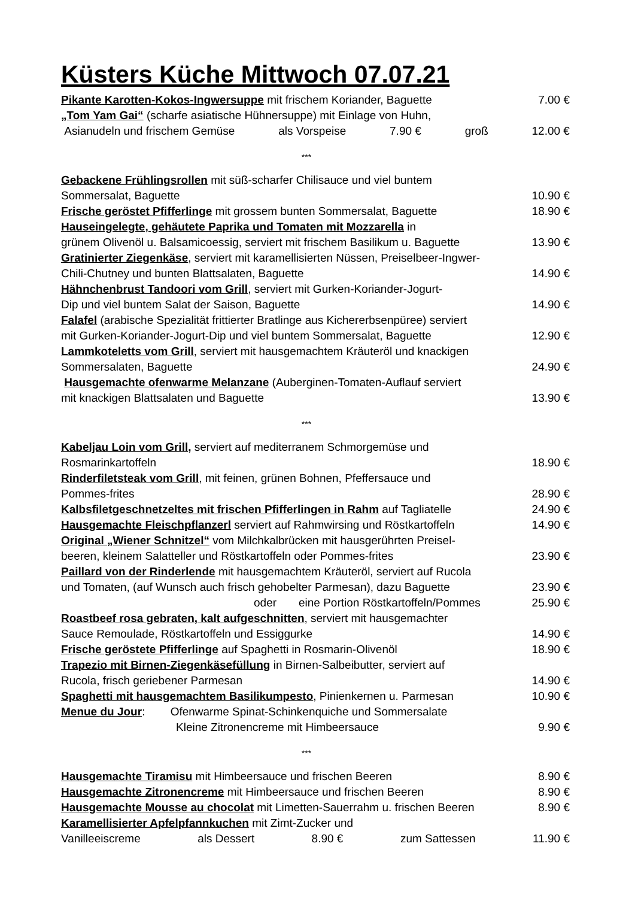Küsters Küche Mittwoch 07.07.21
Pikante Karotten-Kokos-Ingwersuppe mit frischem Koriander, Baguette 7.00 €
„Tom Yam Gai“ (scharfe asiatische Hühnersuppe) mit Einlage von Huhn,
Asianudeln und frischem Gemüse als Vorspeise 7.90 € groß 12.00 €
***
Gebackene Frühlingsrollen mit süß-scharfer Chilisauce und viel buntem
Sommersalat, Baguette 10.90 €
Frische geröstet Pfifferlinge mit grossem bunten Sommersalat, Baguette 18.90 €
Hauseingelegte, gehäutete Paprika und Tomaten mit Mozzarella in
grünem Olivenöl u. Balsamicoessig, serviert mit frischem Basilikum u. Baguette 13.90 €
Gratinierter Ziegenkäse, serviert mit karamellisierten Nüssen, Preiselbeer-Ingwer-
Chili-Chutney und bunten Blattsalaten, Baguette 14.90 €
Hähnchenbrust Tandoori vom Grill, serviert mit Gurken-Koriander-Jogurt-
Dip und viel buntem Salat der Saison, Baguette 14.90 €
Falafel (arabische Spezialität frittierter Bratlinge aus Kichererbsenpüree) serviert
mit Gurken-Koriander-Jogurt-Dip und viel buntem Sommersalat, Baguette 12.90 €
Lammkoteletts vom Grill, serviert mit hausgemachtem Kräuteröl und knackigen
Sommersalaten, Baguette 24.90 €
Hausgemachte ofenwarme Melanzane (Auberginen-Tomaten-Auflauf serviert
mit knackigen Blattsalaten und Baguette 13.90 €
***
Kabeljau Loin vom Grill, serviert auf mediterranem Schmorgemüse und
Rosmarinkartoffeln 18.90 €
Rinderfiletsteak vom Grill, mit feinen, grünen Bohnen, Pfeffersauce und
Pommes-frites 28.90 €
Kalbsfiletgeschnetzeltes mit frischen Pfifferlingen in Rahm auf Tagliatelle 24.90 €
Hausgemachte Fleischpflanzerl serviert auf Rahmwirsing und Röstkartoffeln 14.90 €
Original „Wiener Schnitzel“ vom Milchkalbrücken mit hausgerührten Preisel-
beeren, kleinem Salatteller und Röstkartoffeln oder Pommes-frites 23.90 €
Paillard von der Rinderlende mit hausgemachtem Kräuteröl, serviert auf Rucola
und Tomaten, (auf Wunsch auch frisch gehobelter Parmesan), dazu Baguette 23.90 €
oder eine Portion Röstkartoffeln/Pommes 25.90 €
Roastbeef rosa gebraten, kalt aufgeschnitten, serviert mit hausgemachter
Sauce Remoulade, Röstkartoffeln und Essiggurke 14.90 €
Frische geröstete Pfifferlinge auf Spaghetti in Rosmarin-Olivenöl 18.90 €
Trapezio mit Birnen-Ziegenkäsefüllung in Birnen-Salbeibutter, serviert auf
Rucola, frisch geriebener Parmesan 14.90 €
Spaghetti mit hausgemachtem Basilikumpesto, Pinienkernen u. Parmesan 10.90 €
Menue du Jour: Ofenwarme Spinat-Schinkenquiche und Sommersalate
Kleine Zitronencreme mit Himbeersauce 9.90 €
***
Hausgemachte Tiramisu mit Himbeersauce und frischen Beeren 8.90 €
Hausgemachte Zitronencreme mit Himbeersauce und frischen Beeren 8.90 €
Hausgemachte Mousse au chocolat mit Limetten-Sauerrahm u. frischen Beeren 8.90 €
Karamellisierter Apfelpfannkuchen mit Zimt-Zucker und
Vanilleeiscreme als Dessert 8.90 € zum Sattessen 11.90 €